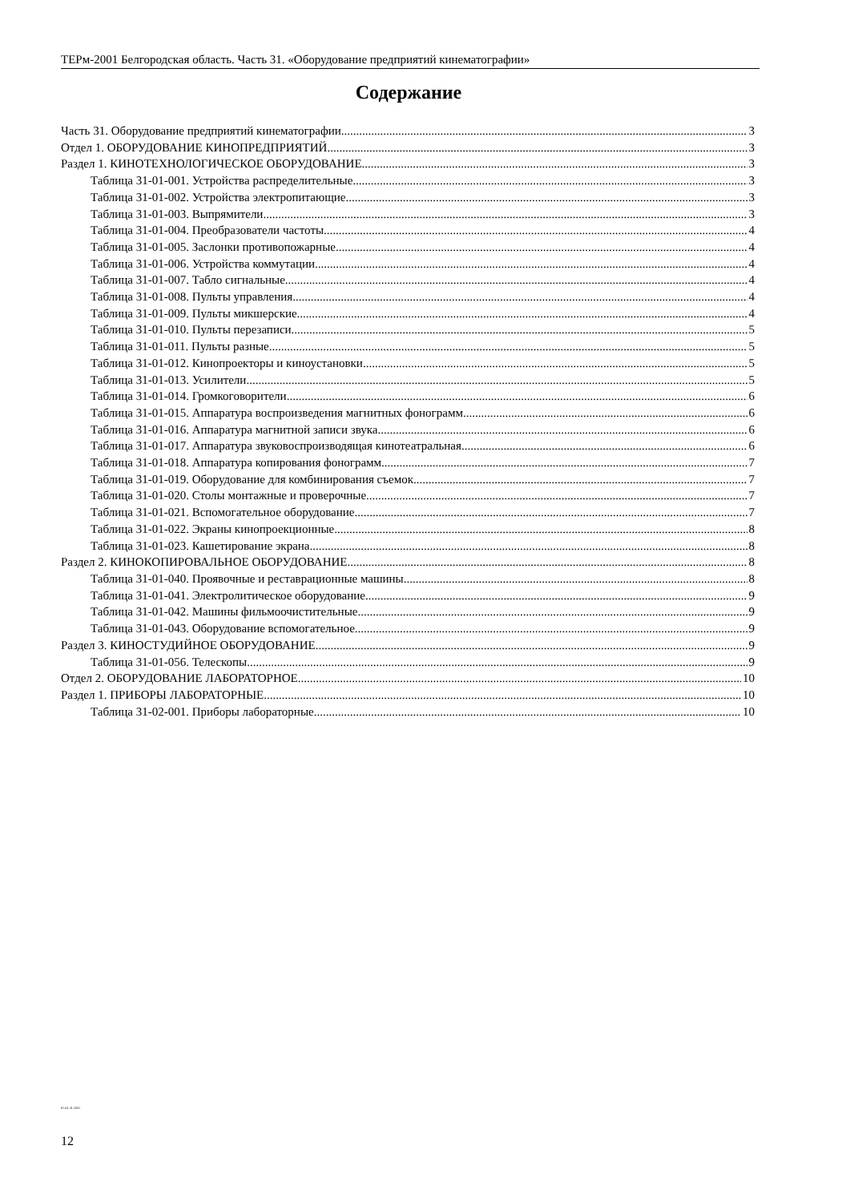ТЕРм-2001 Белгородская область. Часть 31. «Оборудование предприятий кинематографии»
Содержание
Часть 31. Оборудование предприятий кинематографии 3
Отдел 1. ОБОРУДОВАНИЕ КИНОПРЕДПРИЯТИЙ 3
Раздел 1. КИНОТЕХНОЛОГИЧЕСКОЕ ОБОРУДОВАНИЕ 3
Таблица 31-01-001. Устройства распределительные 3
Таблица 31-01-002. Устройства электропитающие 3
Таблица 31-01-003. Выпрямители 3
Таблица 31-01-004. Преобразователи частоты 4
Таблица 31-01-005. Заслонки противопожарные 4
Таблица 31-01-006. Устройства коммутации 4
Таблица 31-01-007. Табло сигнальные 4
Таблица 31-01-008. Пульты управления 4
Таблица 31-01-009. Пульты микшерские 4
Таблица 31-01-010. Пульты перезаписи 5
Таблица 31-01-011. Пульты разные 5
Таблица 31-01-012. Кинопроекторы и киноустановки 5
Таблица 31-01-013. Усилители 5
Таблица 31-01-014. Громкоговорители 6
Таблица 31-01-015. Аппаратура воспроизведения магнитных фонограмм 6
Таблица 31-01-016. Аппаратура магнитной записи звука 6
Таблица 31-01-017. Аппаратура звуковоспроизводящая кинотеатральная 6
Таблица 31-01-018. Аппаратура копирования фонограмм 7
Таблица 31-01-019. Оборудование для комбинирования съемок 7
Таблица 31-01-020. Столы монтажные и проверочные 7
Таблица 31-01-021. Вспомогательное оборудование 7
Таблица 31-01-022. Экраны кинопроекционные 8
Таблица 31-01-023. Кашетирование экрана 8
Раздел 2. КИНОКОПИРОВАЛЬНОЕ ОБОРУДОВАНИЕ 8
Таблица 31-01-040. Проявочные и реставрационные машины 8
Таблица 31-01-041. Электролитическое оборудование 9
Таблица 31-01-042. Машины фильмоочистительные 9
Таблица 31-01-043. Оборудование вспомогательное 9
Раздел 3. КИНОСТУДИЙНОЕ ОБОРУДОВАНИЕ 9
Таблица 31-01-056. Телескопы 9
Отдел 2. ОБОРУДОВАНИЕ ЛАБОРАТОРНОЕ 10
Раздел 1. ПРИБОРЫ ЛАБОРАТОРНЫЕ 10
Таблица 31-02-001. Приборы лабораторные 10
81-03-31-2001
12